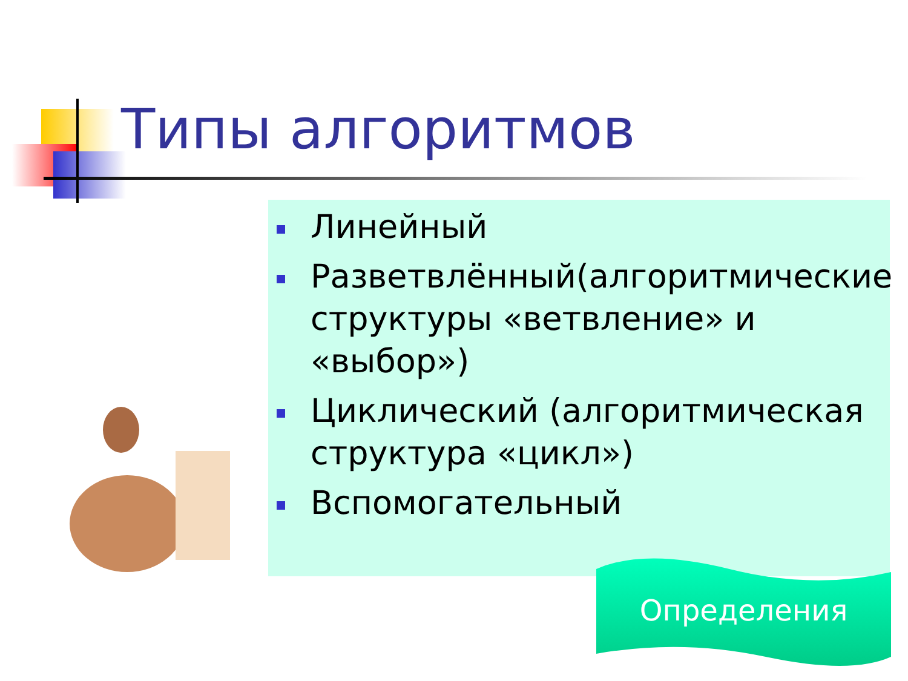Типы алгоритмов
Линейный
Разветвлённый(алгоритмические структуры «ветвление» и «выбор»)
Циклический (алгоритмическая структура «цикл»)
Вспомогательный
Определения